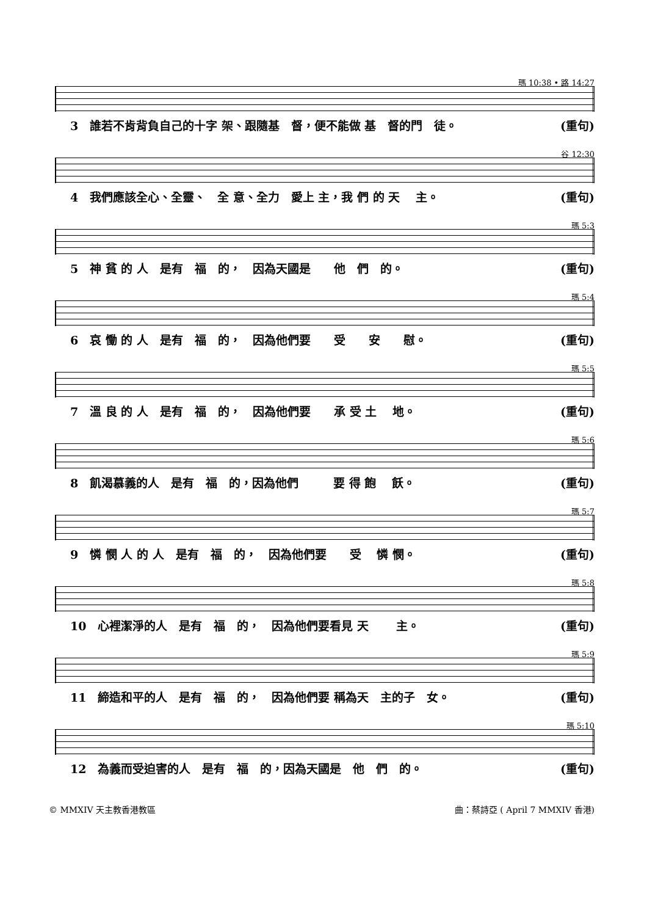瑪 10:38 • 路 14:27
3　誰若不肯背負自己的十字 架、跟隨基　督，便不能做 基　督的門　徒。 (重句)
谷 12:30
4　我們應該全心、全靈、　全 意、全力　愛上 主，我 們 的 天　 主。 (重句)
瑪 5:3
5　神 貧 的 人　是有　福　的，　因為天國是　　他　們　的。 (重句)
瑪 5:4
6　哀 慟 的 人　是有　福　的，　因為他們要　　受　　安　　慰。 (重句)
瑪 5:5
7　溫 良 的 人　是有　福　的，　因為他們要　　承 受 土　 地。 (重句)
瑪 5:6
8　飢渴慕義的人　是有　福　的，因為他們　　　要 得 飽　 飫。 (重句)
瑪 5:7
9　憐 憫 人 的 人　是有　福　的，　因為他們要　　受　 憐 憫。 (重句)
瑪 5:8
10　心裡潔淨的人　是有　福　的，　因為他們要看見 天　　 主。 (重句)
瑪 5:9
11　締造和平的人　是有　福　的，　因為他們要 稱為天　主的子　女。 (重句)
瑪 5:10
12　為義而受迫害的人　是有　福　的，因為天國是　他　們　的。 (重句)
© MMXIV 天主教香港教區 曲：蔡詩亞 ( April 7 MMXIV 香港)